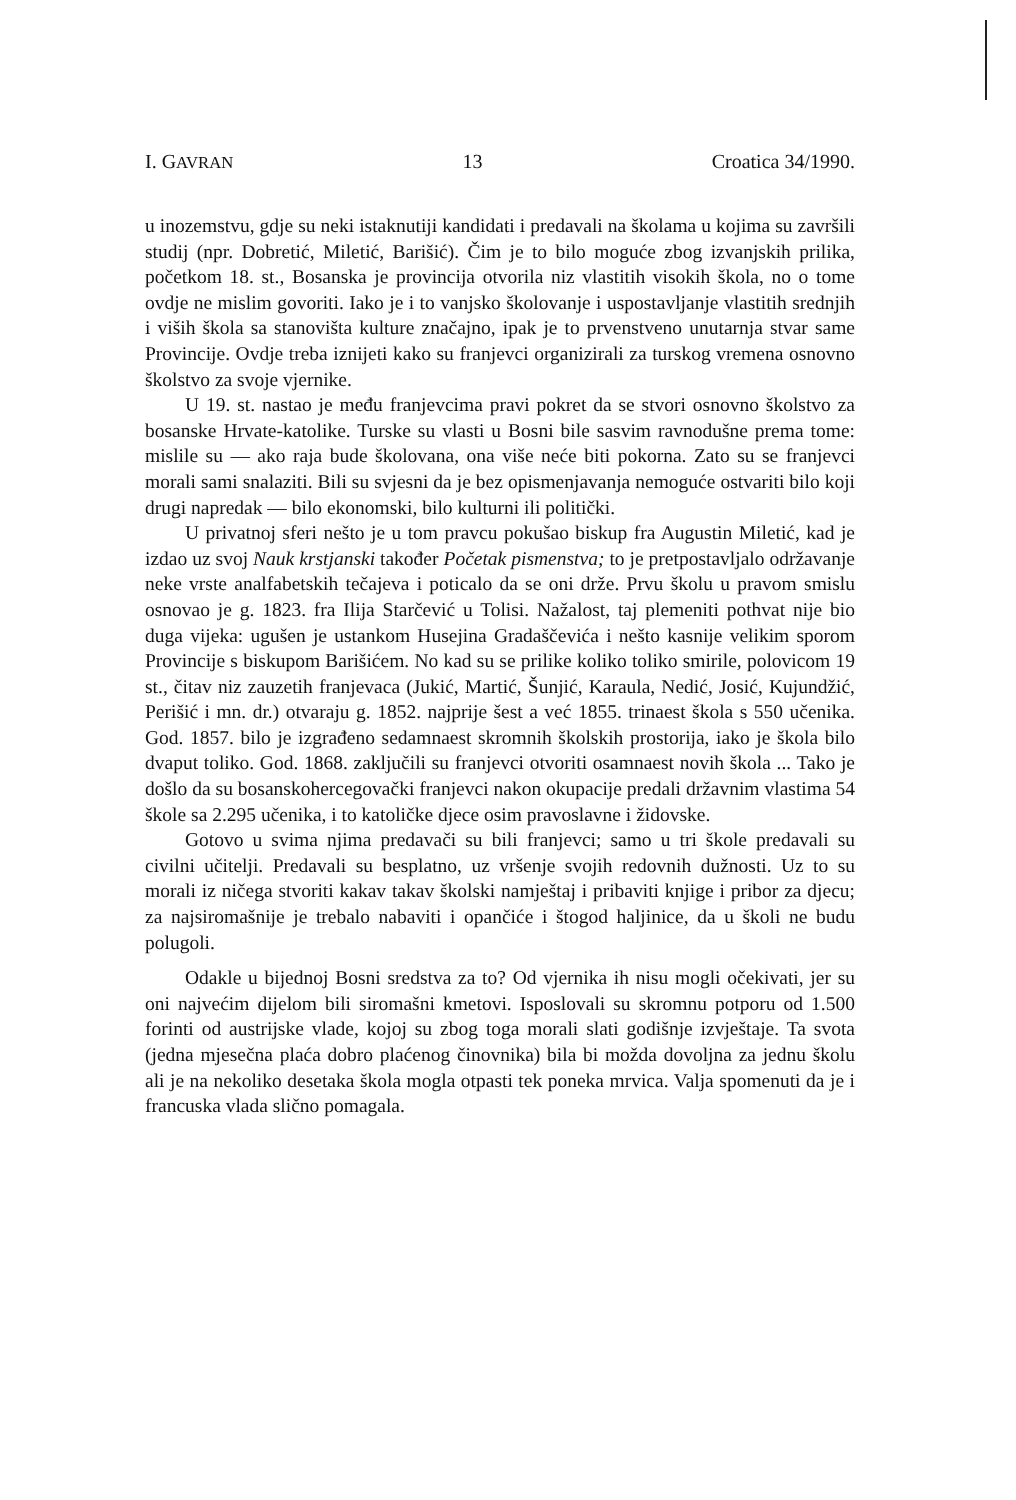I. GAVRAN 13 Croatica 34/1990.
u inozemstvu, gdje su neki istaknutiji kandidati i predavali na školama u kojima su završili studij (npr. Dobretić, Miletić, Barišić). Čim je to bilo moguće zbog izvanjskih prilika, početkom 18. st., Bosanska je provincija otvorila niz vlastitih visokih škola, no o tome ovdje ne mislim govoriti. Iako je i to vanjsko školovanje i uspostavljanje vlastitih srednjih i viših škola sa stanovišta kulture značajno, ipak je to prvenstveno unutarnja stvar same Provincije. Ovdje treba iznijeti kako su franjevci organizirali za turskog vremena osnovno školstvo za svoje vjernike.
U 19. st. nastao je među franjevcima pravi pokret da se stvori osnovno školstvo za bosanske Hrvate-katolike. Turske su vlasti u Bosni bile sasvim ravnodušne prema tome: mislile su — ako raja bude školovana, ona više neće biti pokorna. Zato su se franjevci morali sami snalaziti. Bili su svjesni da je bez opismenjavanja nemoguće ostvariti bilo koji drugi napredak — bilo ekonomski, bilo kulturni ili politički.
U privatnoj sferi nešto je u tom pravcu pokušao biskup fra Augustin Miletić, kad je izdao uz svoj Nauk krstjanski također Početak pismenstva; to je pretpostavljalo održavanje neke vrste analfabetskih tečajeva i poticalo da se oni drže. Prvu školu u pravom smislu osnovao je g. 1823. fra Ilija Starčević u Tolisi. Nažalost, taj plemeniti pothvat nije bio duga vijeka: ugušen je ustankom Husejina Gradaščevića i nešto kasnije velikim sporom Provincije s biskupom Barišićem. No kad su se prilike koliko toliko smirile, polovicom 19 st., čitav niz zauzetih franjevaca (Jukić, Martić, Šunjić, Karaula, Nedić, Josić, Kujundžić, Perišić i mn. dr.) otvaraju g. 1852. najprije šest a već 1855. trinaest škola s 550 učenika. God. 1857. bilo je izgrađeno sedamnaest skromnih školskih prostorija, iako je škola bilo dvaput toliko. God. 1868. zaključili su franjevci otvoriti osamnaest novih škola ... Tako je došlo da su bosanskohercegovački franjevci nakon okupacije predali državnim vlastima 54 škole sa 2.295 učenika, i to katoličke djece osim pravoslavne i židovske.
Gotovo u svima njima predavači su bili franjevci; samo u tri škole predavali su civilni učitelji. Predavali su besplatno, uz vršenje svojih redovnih dužnosti. Uz to su morali iz ničega stvoriti kakav takav školski namještaj i pribaviti knjige i pribor za djecu; za najsiromašnije je trebalo nabaviti i opančiće i štogod haljinice, da u školi ne budu polugoli.
Odakle u bijednoj Bosni sredstva za to? Od vjernika ih nisu mogli očekivati, jer su oni najvećim dijelom bili siromašni kmetovi. Isposlovali su skromnu potporu od 1.500 forinti od austrijske vlade, kojoj su zbog toga morali slati godišnje izvještaje. Ta svota (jedna mjesečna plaća dobro plaćenog činovnika) bila bi možda dovoljna za jednu školu ali je na nekoliko desetaka škola mogla otpasti tek poneka mrvica. Valja spomenuti da je i francuska vlada slično pomagala.